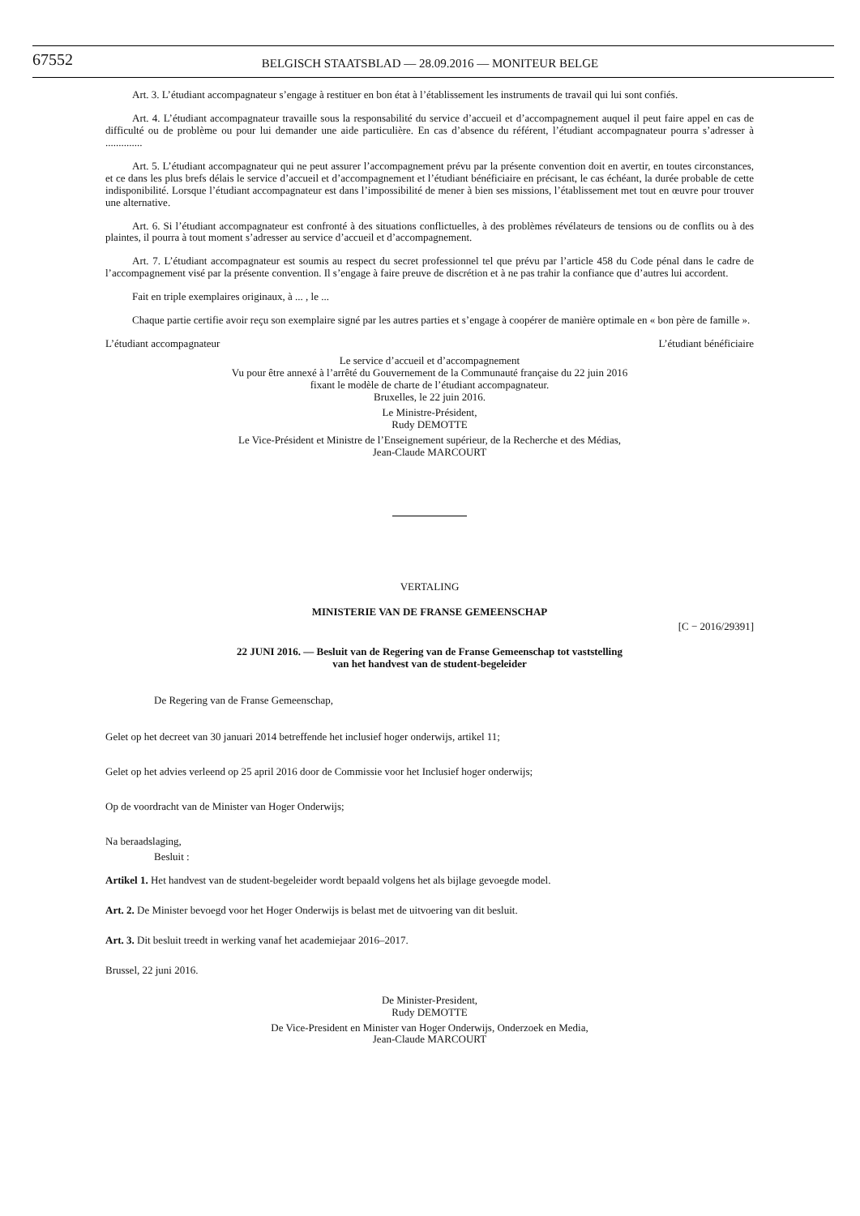67552
BELGISCH STAATSBLAD — 28.09.2016 — MONITEUR BELGE
Art. 3. L’étudiant accompagnateur s’engage à restituer en bon état à l’établissement les instruments de travail qui lui sont confiés.
Art. 4. L’étudiant accompagnateur travaille sous la responsabilité du service d’accueil et d’accompagnement auquel il peut faire appel en cas de difficulté ou de problème ou pour lui demander une aide particulière. En cas d’absence du référent, l’étudiant accompagnateur pourra s’adresser à ..............
Art. 5. L’étudiant accompagnateur qui ne peut assurer l’accompagnement prévu par la présente convention doit en avertir, en toutes circonstances, et ce dans les plus brefs délais le service d’accueil et d’accompagnement et l’étudiant bénéficiaire en précisant, le cas échéant, la durée probable de cette indisponibilité. Lorsque l’étudiant accompagnateur est dans l’impossibilité de mener à bien ses missions, l’établissement met tout en œuvre pour trouver une alternative.
Art. 6. Si l’étudiant accompagnateur est confronté à des situations conflictuelles, à des problèmes révélateurs de tensions ou de conflits ou à des plaintes, il pourra à tout moment s’adresser au service d’accueil et d’accompagnement.
Art. 7. L’étudiant accompagnateur est soumis au respect du secret professionnel tel que prévu par l’article 458 du Code pénal dans le cadre de l’accompagnement visé par la présente convention. Il s’engage à faire preuve de discrétion et à ne pas trahir la confiance que d’autres lui accordent.
Fait en triple exemplaires originaux, à ... , le ...
Chaque partie certifie avoir reçu son exemplaire signé par les autres parties et s’engage à coopérer de manière optimale en « bon père de famille ».
L’étudiant accompagnateur L’étudiant bénéficiaire
Le service d’accueil et d’accompagnement
Vu pour être annexé à l’arrêté du Gouvernement de la Communauté française du 22 juin 2016
fixant le modèle de charte de l’étudiant accompagnateur.
Bruxelles, le 22 juin 2016.
Le Ministre-Président,
Rudy DEMOTTE
Le Vice-Président et Ministre de l’Enseignement supérieur, de la Recherche et des Médias,
Jean-Claude MARCOURT
VERTALING
MINISTERIE VAN DE FRANSE GEMEENSCHAP
[C − 2016/29391]
22 JUNI 2016. — Besluit van de Regering van de Franse Gemeenschap tot vaststelling
van het handvest van de student-begeleider
De Regering van de Franse Gemeenschap,
Gelet op het decreet van 30 januari 2014 betreffende het inclusief hoger onderwijs, artikel 11;
Gelet op het advies verleend op 25 april 2016 door de Commissie voor het Inclusief hoger onderwijs;
Op de voordracht van de Minister van Hoger Onderwijs;
Na beraadslaging,
Besluit :
Artikel 1. Het handvest van de student-begeleider wordt bepaald volgens het als bijlage gevoegde model.
Art. 2. De Minister bevoegd voor het Hoger Onderwijs is belast met de uitvoering van dit besluit.
Art. 3. Dit besluit treedt in werking vanaf het academiejaar 2016–2017.
Brussel, 22 juni 2016.
De Minister-President,
Rudy DEMOTTE
De Vice-President en Minister van Hoger Onderwijs, Onderzoek en Media,
Jean-Claude MARCOURT